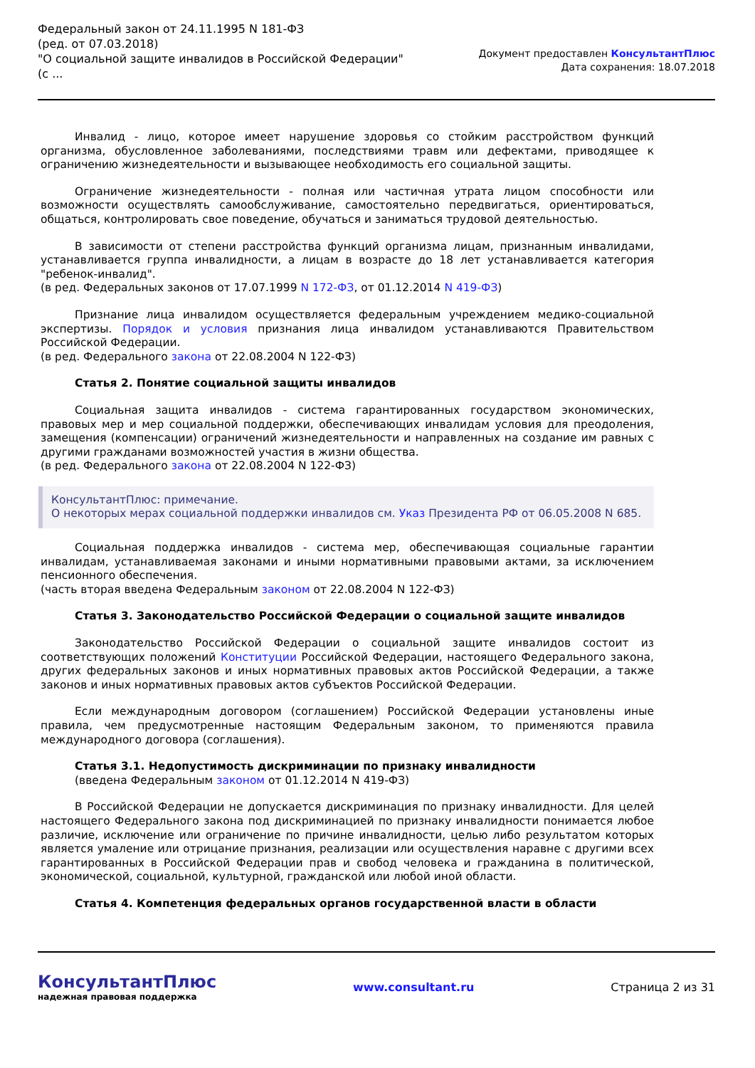Федеральный закон от 24.11.1995 N 181-ФЗ
(ред. от 07.03.2018)
"О социальной защите инвалидов в Российской Федерации"
(с ...
Документ предоставлен КонсультантПлюс
Дата сохранения: 18.07.2018
Инвалид - лицо, которое имеет нарушение здоровья со стойким расстройством функций организма, обусловленное заболеваниями, последствиями травм или дефектами, приводящее к ограничению жизнедеятельности и вызывающее необходимость его социальной защиты.
Ограничение жизнедеятельности - полная или частичная утрата лицом способности или возможности осуществлять самообслуживание, самостоятельно передвигаться, ориентироваться, общаться, контролировать свое поведение, обучаться и заниматься трудовой деятельностью.
В зависимости от степени расстройства функций организма лицам, признанным инвалидами, устанавливается группа инвалидности, а лицам в возрасте до 18 лет устанавливается категория "ребенок-инвалид".
(в ред. Федеральных законов от 17.07.1999 N 172-ФЗ, от 01.12.2014 N 419-ФЗ)
Признание лица инвалидом осуществляется федеральным учреждением медико-социальной экспертизы. Порядок и условия признания лица инвалидом устанавливаются Правительством Российской Федерации.
(в ред. Федерального закона от 22.08.2004 N 122-ФЗ)
Статья 2. Понятие социальной защиты инвалидов
Социальная защита инвалидов - система гарантированных государством экономических, правовых мер и мер социальной поддержки, обеспечивающих инвалидам условия для преодоления, замещения (компенсации) ограничений жизнедеятельности и направленных на создание им равных с другими гражданами возможностей участия в жизни общества.
(в ред. Федерального закона от 22.08.2004 N 122-ФЗ)
КонсультантПлюс: примечание.
О некоторых мерах социальной поддержки инвалидов см. Указ Президента РФ от 06.05.2008 N 685.
Социальная поддержка инвалидов - система мер, обеспечивающая социальные гарантии инвалидам, устанавливаемая законами и иными нормативными правовыми актами, за исключением пенсионного обеспечения.
(часть вторая введена Федеральным законом от 22.08.2004 N 122-ФЗ)
Статья 3. Законодательство Российской Федерации о социальной защите инвалидов
Законодательство Российской Федерации о социальной защите инвалидов состоит из соответствующих положений Конституции Российской Федерации, настоящего Федерального закона, других федеральных законов и иных нормативных правовых актов Российской Федерации, а также законов и иных нормативных правовых актов субъектов Российской Федерации.
Если международным договором (соглашением) Российской Федерации установлены иные правила, чем предусмотренные настоящим Федеральным законом, то применяются правила международного договора (соглашения).
Статья 3.1. Недопустимость дискриминации по признаку инвалидности
(введена Федеральным законом от 01.12.2014 N 419-ФЗ)
В Российской Федерации не допускается дискриминация по признаку инвалидности. Для целей настоящего Федерального закона под дискриминацией по признаку инвалидности понимается любое различие, исключение или ограничение по причине инвалидности, целью либо результатом которых является умаление или отрицание признания, реализации или осуществления наравне с другими всех гарантированных в Российской Федерации прав и свобод человека и гражданина в политической, экономической, социальной, культурной, гражданской или любой иной области.
Статья 4. Компетенция федеральных органов государственной власти в области
КонсультантПлюс
надежная правовая поддержка
www.consultant.ru Страница 2 из 31